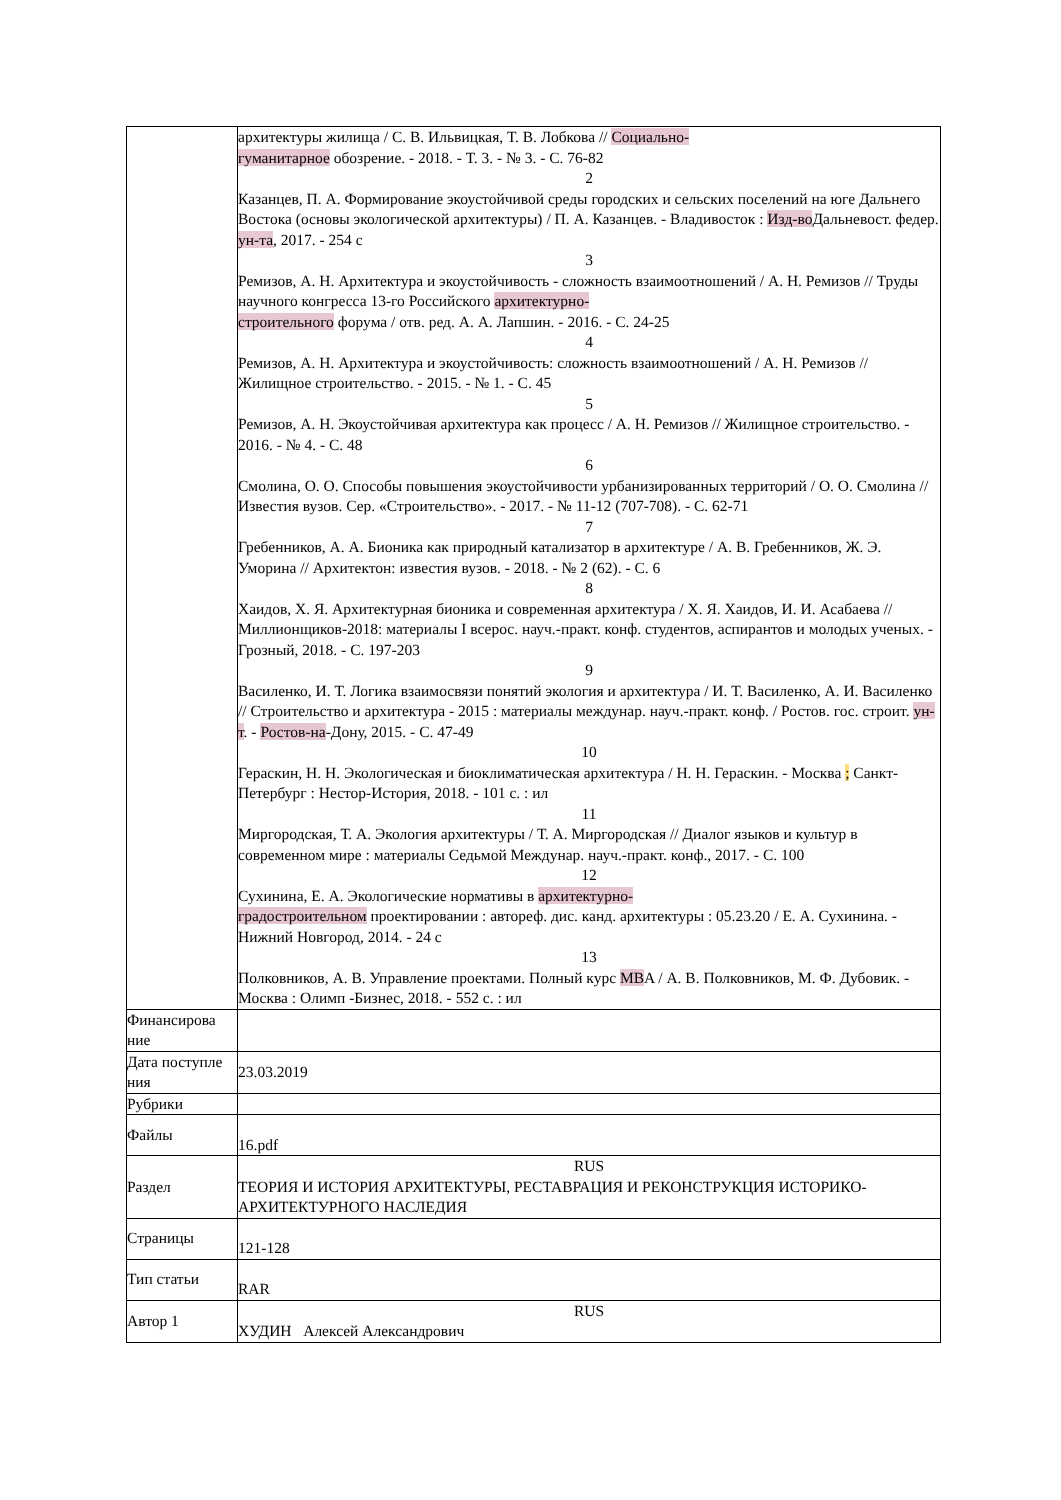| | архитектуры жилища / С. В. Ильвицкая, Т. В. Лобкова // Социально- гуманитарное обозрение. - 2018. - Т. 3. - № 3. - С. 76-82 2 Казанцев, П. А. Формирование экоустойчивой среды городских и сельских поселений на юге Дальнего Востока (основы экологической архитектуры) / П. А. Казанцев. - Владивосток : Изд-во Дальневост. федер. ун-та , 2017. - 254 с 3 Ремизов, А. Н. Архитектура и экоустойчивость - сложность взаимоотношений / А. Н. Ремизов // Труды научного конгресса 13-го Российского архитектурно- строительного форума / отв. ред. А. А. Лапшин. - 2016. - С. 24-25 4 Ремизов, А. Н. Архитектура и экоустойчивость: сложность взаимоотношений / А. Н. Ремизов // Жилищное строительство. - 2015. - № 1. - С. 45 5 Ремизов, А. Н. Экоустойчивая архитектура как процесс / А. Н. Ремизов // Жилищное строительство. - 2016. - № 4. - С. 48 6 Смолина, О. О. Способы повышения экоустойчивости урбанизированных территорий / О. О. Смолина // Известия вузов. Сер. «Строительство». - 2017. - № 11-12 (707-708). - С. 62-71 7 Гребенников, А. А. Бионика как природный катализатор в архитектуре / А. В. Гребенников, Ж. Э. Уморина // Архитектон: известия вузов. - 2018. - № 2 (62). - С. 6 8 Хаидов, Х. Я. Архитектурная бионика и современная архитектура / Х. Я. Хаидов, И. И. Асабаева // Миллионщиков-2018: материалы I всерос. науч.-практ. конф. студентов, аспирантов и молодых ученых. - Грозный, 2018. - С. 197-203 9 Василенко, И. Т. Логика взаимосвязи понятий экология и архитектура / И. Т. Василенко, А. И. Василенко // Строительство и архитектура - 2015 : материалы междунар. науч.-практ. конф. / Ростов. гос. строит. ун-т . - Ростов-на -Дону, 2015. - С. 47-49 10 Гераскин, Н. Н. Экологическая и биоклиматическая архитектура / Н. Н. Гераскин. - Москва ; Санкт-Петербург : Нестор-История, 2018. - 101 с. : ил 11 Миргородская, Т. А. Экология архитектуры / Т. А. Миргородская // Диалог языков и культур в современном мире : материалы Седьмой Междунар. науч.-практ. конф., 2017. - С. 100 12 Сухинина, Е. А. Экологические нормативы в архитектурно- градостроительном проектировании : автореф. дис. канд. архитектуры : 05.23.20 / Е. А. Сухинина. - Нижний Новгород, 2014. - 24 с 13 Полковников, А. В. Управление проектами. Полный курс MB A / А. В. Полковников, М. Ф. Дубовик. - Москва : Олимп -Бизнес, 2018. - 552 с. : ил |
| Финансирова ние | |
| Дата поступле ния | 23.03.2019 |
| Рубрики | |
| Файлы | 16.pdf |
| Раздел | RUS ТЕОРИЯ И ИСТОРИЯ АРХИТЕКТУРЫ, РЕСТАВРАЦИЯ И РЕКОНСТРУКЦИЯ ИСТОРИКО-АРХИТЕКТУРНОГО НАСЛЕДИЯ |
| Страницы | 121-128 |
| Тип статьи | RAR |
| Автор 1 | RUS ХУДИН Алексей Александрович |